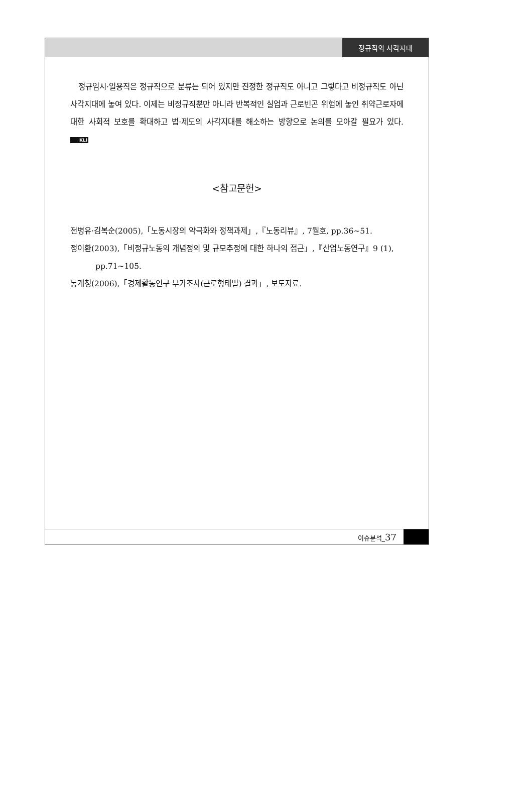정규직의 사각지대
정규임시·일용직은 정규직으로 분류는 되어 있지만 진정한 정규직도 아니고 그렇다고 비정규직도 아닌 사각지대에 놓여 있다. 이제는 비정규직뿐만 아니라 반복적인 실업과 근로빈곤 위험에 놓인 취약근로자에 대한 사회적 보호를 확대하고 법·제도의 사각지대를 해소하는 방향으로 논의를 모아갈 필요가 있다. KLI
<참고문헌>
전병유·김복순(2005),「노동시장의 약극화와 정책과제」,『노동리뷰』, 7월호, pp.36~51.
정이환(2003),「비정규노동의 개념정의 및 규모추정에 대한 하나의 접근」,『산업노동연구』9 (1), pp.71~105.
통계청(2006),「경제활동인구 부가조사(근로형태별) 결과」, 보도자료.
이슈분석_37